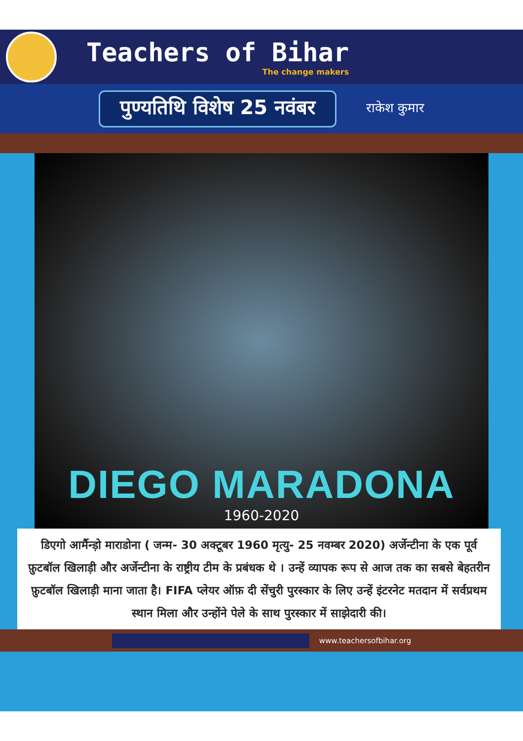Teachers of Bihar
The change makers
पुण्यतिथि विशेष 25 नवंबर
राकेश कुमार
DIEGO MARADONA
1960-2020
डिएगो आर्मैन्ड़ो माराडोना ( जन्म- 30 अक्टूबर 1960 मृत्यु- 25 नवम्बर 2020) अर्जेन्टीना के एक पूर्व फ़ुटबॉल खिलाड़ी और अर्जेन्टीना के राष्ट्रीय टीम के प्रबंधक थे । उन्हें व्यापक रूप से आज तक का सबसे बेहतरीन फ़ुटबॉल खिलाड़ी माना जाता है। FIFA प्लेयर ऑफ़ दी सेंचुरी पुरस्कार के लिए उन्हें इंटरनेट मतदान में सर्वप्रथम स्थान मिला और उन्होंने पेले के साथ पुरस्कार में साझेदारी की।
www.teachersofbihar.org